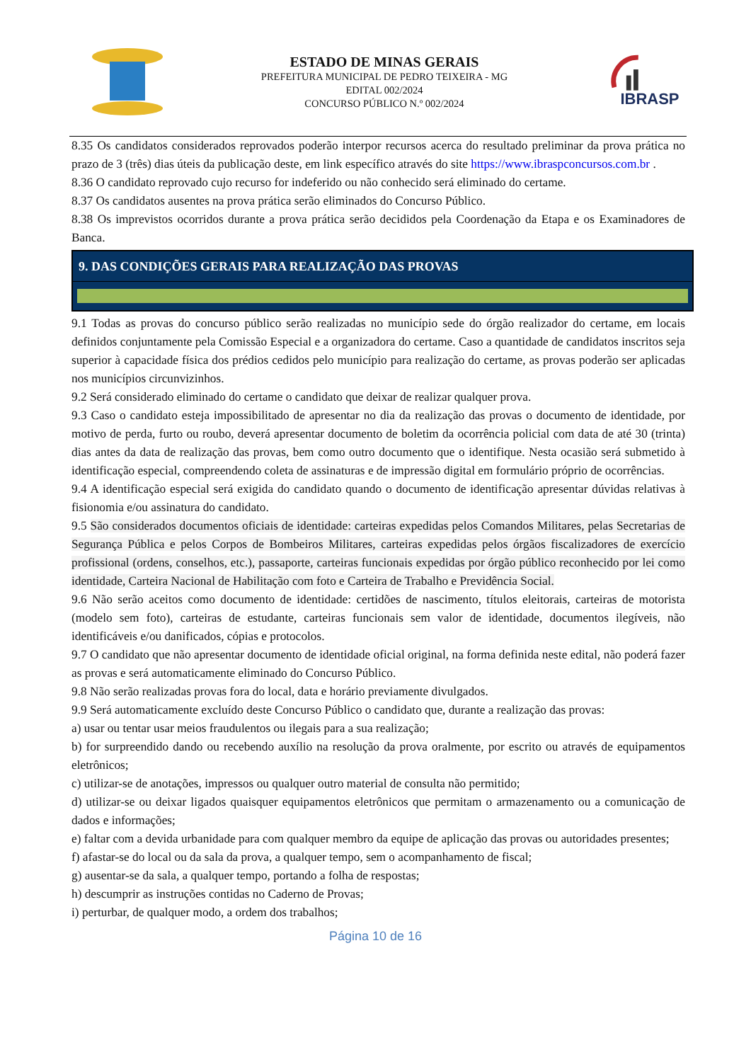ESTADO DE MINAS GERAIS
PREFEITURA MUNICIPAL DE PEDRO TEIXEIRA - MG
EDITAL 002/2024
CONCURSO PÚBLICO N.º 002/2024
IBRASP
8.35 Os candidatos considerados reprovados poderão interpor recursos acerca do resultado preliminar da prova prática no prazo de 3 (três) dias úteis da publicação deste, em link específico através do site https://www.ibraspconcursos.com.br .
8.36 O candidato reprovado cujo recurso for indeferido ou não conhecido será eliminado do certame.
8.37 Os candidatos ausentes na prova prática serão eliminados do Concurso Público.
8.38 Os imprevistos ocorridos durante a prova prática serão decididos pela Coordenação da Etapa e os Examinadores de Banca.
9. DAS CONDIÇÕES GERAIS PARA REALIZAÇÃO DAS PROVAS
9.1 Todas as provas do concurso público serão realizadas no município sede do órgão realizador do certame, em locais definidos conjuntamente pela Comissão Especial e a organizadora do certame. Caso a quantidade de candidatos inscritos seja superior à capacidade física dos prédios cedidos pelo município para realização do certame, as provas poderão ser aplicadas nos municípios circunvizinhos.
9.2 Será considerado eliminado do certame o candidato que deixar de realizar qualquer prova.
9.3 Caso o candidato esteja impossibilitado de apresentar no dia da realização das provas o documento de identidade, por motivo de perda, furto ou roubo, deverá apresentar documento de boletim da ocorrência policial com data de até 30 (trinta) dias antes da data de realização das provas, bem como outro documento que o identifique. Nesta ocasião será submetido à identificação especial, compreendendo coleta de assinaturas e de impressão digital em formulário próprio de ocorrências.
9.4 A identificação especial será exigida do candidato quando o documento de identificação apresentar dúvidas relativas à fisionomia e/ou assinatura do candidato.
9.5 São considerados documentos oficiais de identidade: carteiras expedidas pelos Comandos Militares, pelas Secretarias de Segurança Pública e pelos Corpos de Bombeiros Militares, carteiras expedidas pelos órgãos fiscalizadores de exercício profissional (ordens, conselhos, etc.), passaporte, carteiras funcionais expedidas por órgão público reconhecido por lei como identidade, Carteira Nacional de Habilitação com foto e Carteira de Trabalho e Previdência Social.
9.6 Não serão aceitos como documento de identidade: certidões de nascimento, títulos eleitorais, carteiras de motorista (modelo sem foto), carteiras de estudante, carteiras funcionais sem valor de identidade, documentos ilegíveis, não identificáveis e/ou danificados, cópias e protocolos.
9.7 O candidato que não apresentar documento de identidade oficial original, na forma definida neste edital, não poderá fazer as provas e será automaticamente eliminado do Concurso Público.
9.8 Não serão realizadas provas fora do local, data e horário previamente divulgados.
9.9 Será automaticamente excluído deste Concurso Público o candidato que, durante a realização das provas:
a) usar ou tentar usar meios fraudulentos ou ilegais para a sua realização;
b) for surpreendido dando ou recebendo auxílio na resolução da prova oralmente, por escrito ou através de equipamentos eletrônicos;
c) utilizar-se de anotações, impressos ou qualquer outro material de consulta não permitido;
d) utilizar-se ou deixar ligados quaisquer equipamentos eletrônicos que permitam o armazenamento ou a comunicação de dados e informações;
e) faltar com a devida urbanidade para com qualquer membro da equipe de aplicação das provas ou autoridades presentes;
f) afastar-se do local ou da sala da prova, a qualquer tempo, sem o acompanhamento de fiscal;
g) ausentar-se da sala, a qualquer tempo, portando a folha de respostas;
h) descumprir as instruções contidas no Caderno de Provas;
i) perturbar, de qualquer modo, a ordem dos trabalhos;
Página 10 de 16